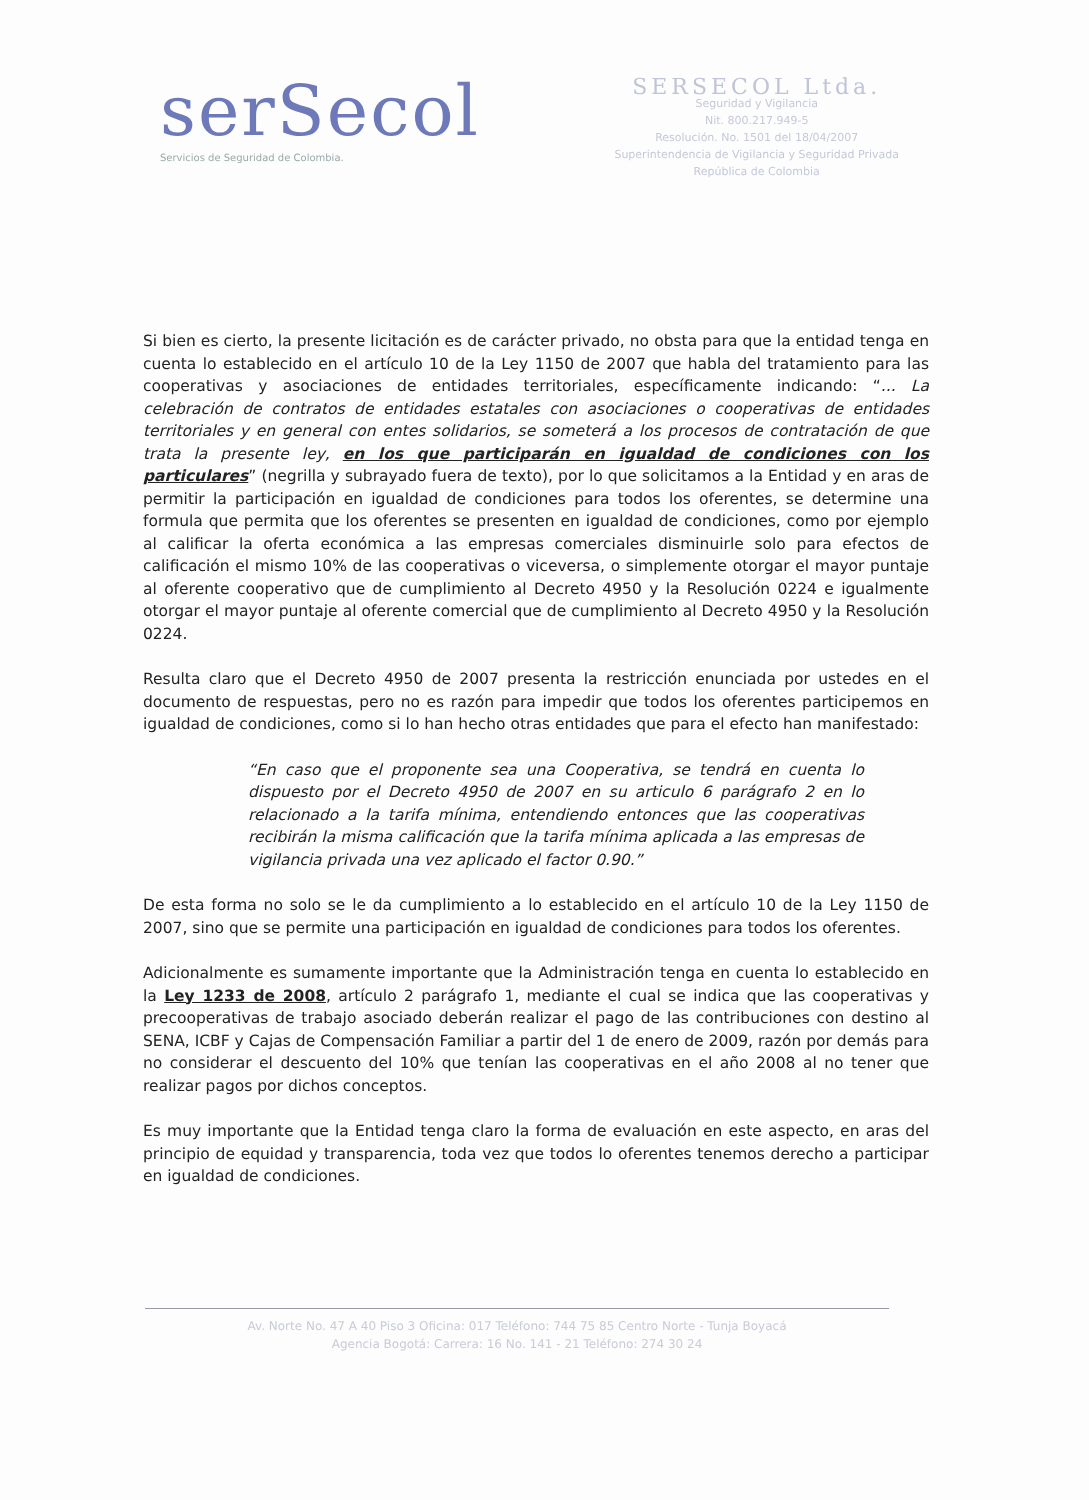serSecol
Servicios de Seguridad de Colombia.
SERSECOL Ltda.
Seguridad y Vigilancia
Nit. 800.217.949-5
Resolución. No. 1501 del 18/04/2007
Superintendencia de Vigilancia y Seguridad Privada
República de Colombia
Si bien es cierto, la presente licitación es de carácter privado, no obsta para que la entidad tenga en cuenta lo establecido en el artículo 10 de la Ley 1150 de 2007 que habla del tratamiento para las cooperativas y asociaciones de entidades territoriales, específicamente indicando: “... La celebración de contratos de entidades estatales con asociaciones o cooperativas de entidades territoriales y en general con entes solidarios, se someterá a los procesos de contratación de que trata la presente ley, en los que participarán en igualdad de condiciones con los particulares” (negrilla y subrayado fuera de texto), por lo que solicitamos a la Entidad y en aras de permitir la participación en igualdad de condiciones para todos los oferentes, se determine una formula que permita que los oferentes se presenten en igualdad de condiciones, como por ejemplo al calificar la oferta económica a las empresas comerciales disminuirle solo para efectos de calificación el mismo 10% de las cooperativas o viceversa, o simplemente otorgar el mayor puntaje al oferente cooperativo que de cumplimiento al Decreto 4950 y la Resolución 0224 e igualmente otorgar el mayor puntaje al oferente comercial que de cumplimiento al Decreto 4950 y la Resolución 0224.
Resulta claro que el Decreto 4950 de 2007 presenta la restricción enunciada por ustedes en el documento de respuestas, pero no es razón para impedir que todos los oferentes participemos en igualdad de condiciones, como si lo han hecho otras entidades que para el efecto han manifestado:
“En caso que el proponente sea una Cooperativa, se tendrá en cuenta lo dispuesto por el Decreto 4950 de 2007 en su articulo 6 parágrafo 2 en lo relacionado a la tarifa mínima, entendiendo entonces que las cooperativas recibirán la misma calificación que la tarifa mínima aplicada a las empresas de vigilancia privada una vez aplicado el factor 0.90.”
De esta forma no solo se le da cumplimiento a lo establecido en el artículo 10 de la Ley 1150 de 2007, sino que se permite una participación en igualdad de condiciones para todos los oferentes.
Adicionalmente es sumamente importante que la Administración tenga en cuenta lo establecido en la Ley 1233 de 2008, artículo 2 parágrafo 1, mediante el cual se indica que las cooperativas y precooperativas de trabajo asociado deberán realizar el pago de las contribuciones con destino al SENA, ICBF y Cajas de Compensación Familiar a partir del 1 de enero de 2009, razón por demás para no considerar el descuento del 10% que tenían las cooperativas en el año 2008 al no tener que realizar pagos por dichos conceptos.
Es muy importante que la Entidad tenga claro la forma de evaluación en este aspecto, en aras del principio de equidad y transparencia, toda vez que todos lo oferentes tenemos derecho a participar en igualdad de condiciones.
Av. Norte No. 47 A 40 Piso 3 Oficina: 017 Teléfono: 744 75 85 Centro Norte - Tunja Boyacá
Agencia Bogotá: Carrera: 16 No. 141 - 21 Teléfono: 274 30 24